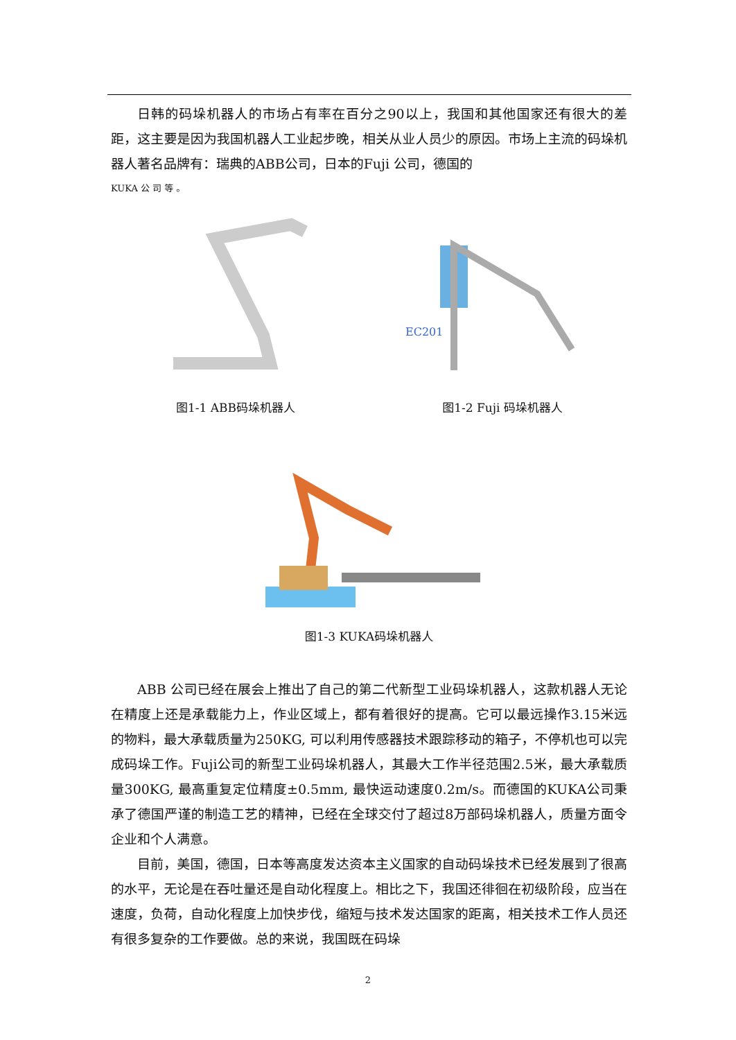日韩的码垛机器人的市场占有率在百分之90以上，我国和其他国家还有很大的差距，这主要是因为我国机器人工业起步晚，相关从业人员少的原因。市场上主流的码垛机器人著名品牌有：瑞典的ABB公司，日本的Fuji 公司，德国的
KUKA 公 司 等 。
图1-1 ABB码垛机器人
EC201
图1-2 Fuji 码垛机器人
图1-3 KUKA码垛机器人
ABB 公司已经在展会上推出了自己的第二代新型工业码垛机器人，这款机器人无论在精度上还是承载能力上，作业区域上，都有着很好的提高。它可以最远操作3.15米远的物料，最大承载质量为250KG, 可以利用传感器技术跟踪移动的箱子，不停机也可以完成码垛工作。Fuji公司的新型工业码垛机器人，其最大工作半径范围2.5米，最大承载质量300KG, 最高重复定位精度±0.5mm, 最快运动速度0.2m/s。而德国的KUKA公司秉承了德国严谨的制造工艺的精神，已经在全球交付了超过8万部码垛机器人，质量方面令企业和个人满意。
目前，美国，德国，日本等高度发达资本主义国家的自动码垛技术已经发展到了很高的水平，无论是在吞吐量还是自动化程度上。相比之下，我国还徘徊在初级阶段，应当在速度，负荷，自动化程度上加快步伐，缩短与技术发达国家的距离，相关技术工作人员还有很多复杂的工作要做。总的来说，我国既在码垛
2